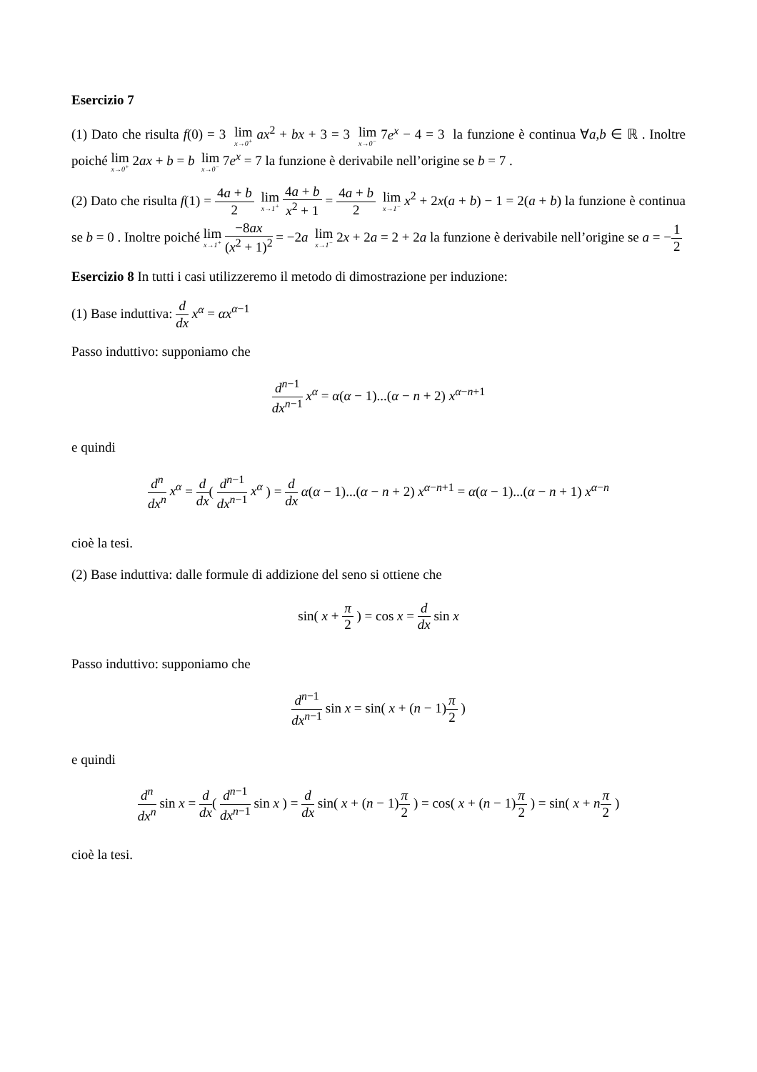Esercizio 7
(1) Dato che risulta f(0) = 3 lim x→0<sup>+</sup> ax<sup>2</sup> + bx + 3 = 3 lim x→0<sup>−</sup> 7e<sup>x</sup> − 4 = 3 la funzione è continua ∀a,b ∈ ℝ . Inoltre poiché lim x→0<sup>+</sup> 2ax + b = b lim x→0<sup>−</sup> 7e<sup>x</sup> = 7 la funzione è derivabile nell’origine se b = 7 .
(2) Dato che risulta f(1) = 4a + b 2 lim x→1<sup>+</sup> 4a + b x<sup>2</sup> + 1 = 4a + b 2 lim x→1<sup>−</sup> x<sup>2</sup> + 2x(a + b) − 1 = 2(a + b) la funzione è continua se b = 0 . Inoltre poiché lim x→1<sup>+</sup> −8ax (x<sup>2</sup> + 1)<sup>2</sup> = −2a lim x→1<sup>−</sup> 2x + 2a = 2 + 2a la funzione è derivabile nell’origine se a = −1 2
Esercizio 8 In tutti i casi utilizzeremo il metodo di dimostrazione per induzione:
(1) Base induttiva: d dx x<sup>α</sup> = αx<sup>α−1</sup>
Passo induttivo: supponiamo che
d<sup>n−1</sup> dx<sup>n−1</sup> x<sup>α</sup> = α(α − 1)...(α − n + 2) x<sup>α−n+1</sup>
e quindi
d<sup>n</sup> dx<sup>n</sup> x<sup>α</sup> = d dx( d<sup>n−1</sup> dx<sup>n−1</sup> x<sup>α</sup> ) = d dx α(α − 1)...(α − n + 2) x<sup>α−n+1</sup> = α(α − 1)...(α − n + 1) x<sup>α−n</sup>
cioè la tesi.
(2) Base induttiva: dalle formule di addizione del seno si ottiene che
sin( x + π 2 ) = cos x = d dx sin x
Passo induttivo: supponiamo che
d<sup>n−1</sup> dx<sup>n−1</sup> sin x = sin( x + (n − 1)π 2 )
e quindi
d<sup>n</sup> dx<sup>n</sup> sin x = d dx( d<sup>n−1</sup> dx<sup>n−1</sup> sin x ) = d dx sin( x + (n − 1)π 2 ) = cos( x + (n − 1)π 2 ) = sin( x + nπ 2 )
cioè la tesi.